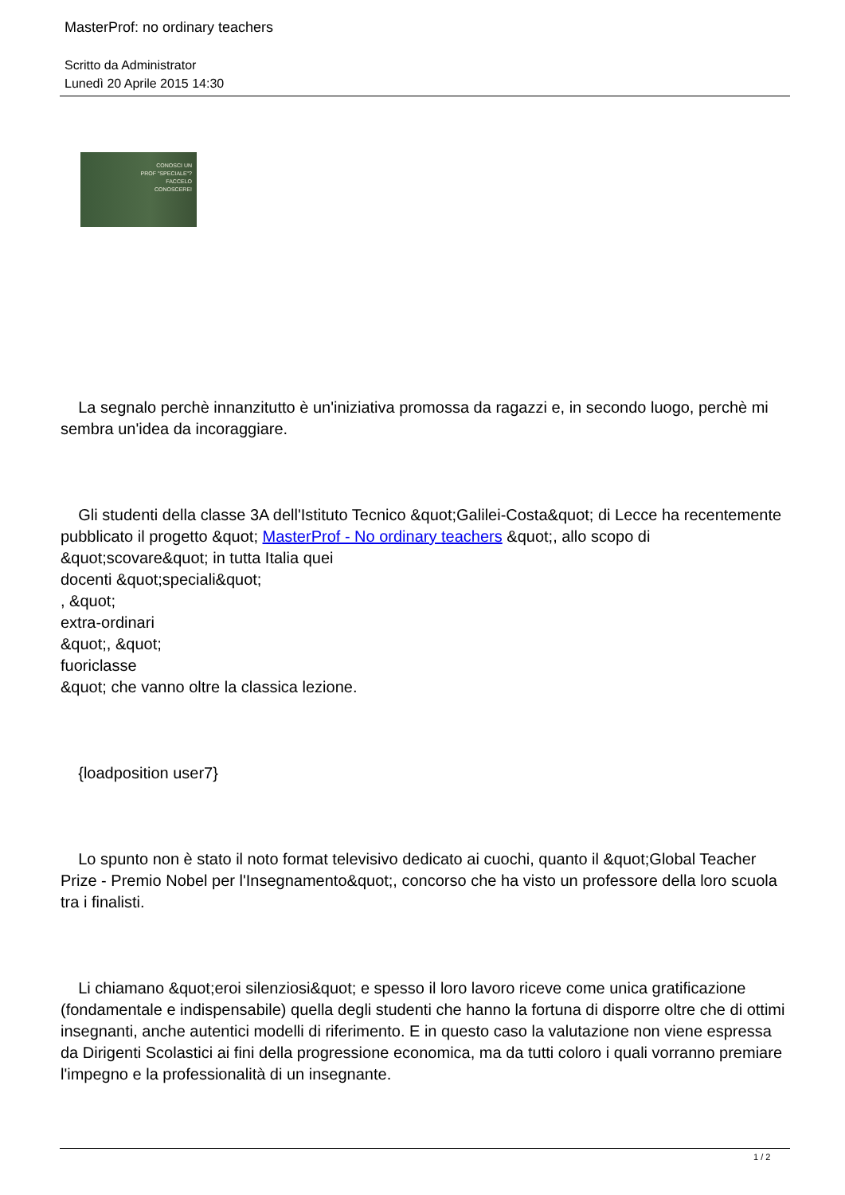MasterProf: no ordinary teachers
Scritto da Administrator
Lunedì 20 Aprile 2015 14:30
CONOSCI UN
PROF "SPECIALE"?
FACCELO
CONOSCERE!
La segnalo perchè innanzitutto è un'iniziativa promossa da ragazzi e, in secondo luogo, perchè mi sembra un'idea da incoraggiare.
Gli studenti della classe 3A dell'Istituto Tecnico &quot;Galilei-Costa&quot; di Lecce ha recentemente pubblicato il progetto &quot; MasterProf - No ordinary teachers &quot;, allo scopo di &quot;scovare&quot; in tutta Italia quei
docenti &quot;speciali&quot;
, &quot;
extra-ordinari
&quot;, &quot;
fuoriclasse
&quot; che vanno oltre la classica lezione.
{loadposition user7}
Lo spunto non è stato il noto format televisivo dedicato ai cuochi, quanto il &quot;Global Teacher Prize - Premio Nobel per l'Insegnamento&quot;, concorso che ha visto un professore della loro scuola tra i finalisti.
Li chiamano &quot;eroi silenziosi&quot; e spesso il loro lavoro riceve come unica gratificazione (fondamentale e indispensabile) quella degli studenti che hanno la fortuna di disporre oltre che di ottimi insegnanti, anche autentici modelli di riferimento. E in questo caso la valutazione non viene espressa da Dirigenti Scolastici ai fini della progressione economica, ma da tutti coloro i quali vorranno premiare l'impegno e la professionalità di un insegnante.
1 / 2